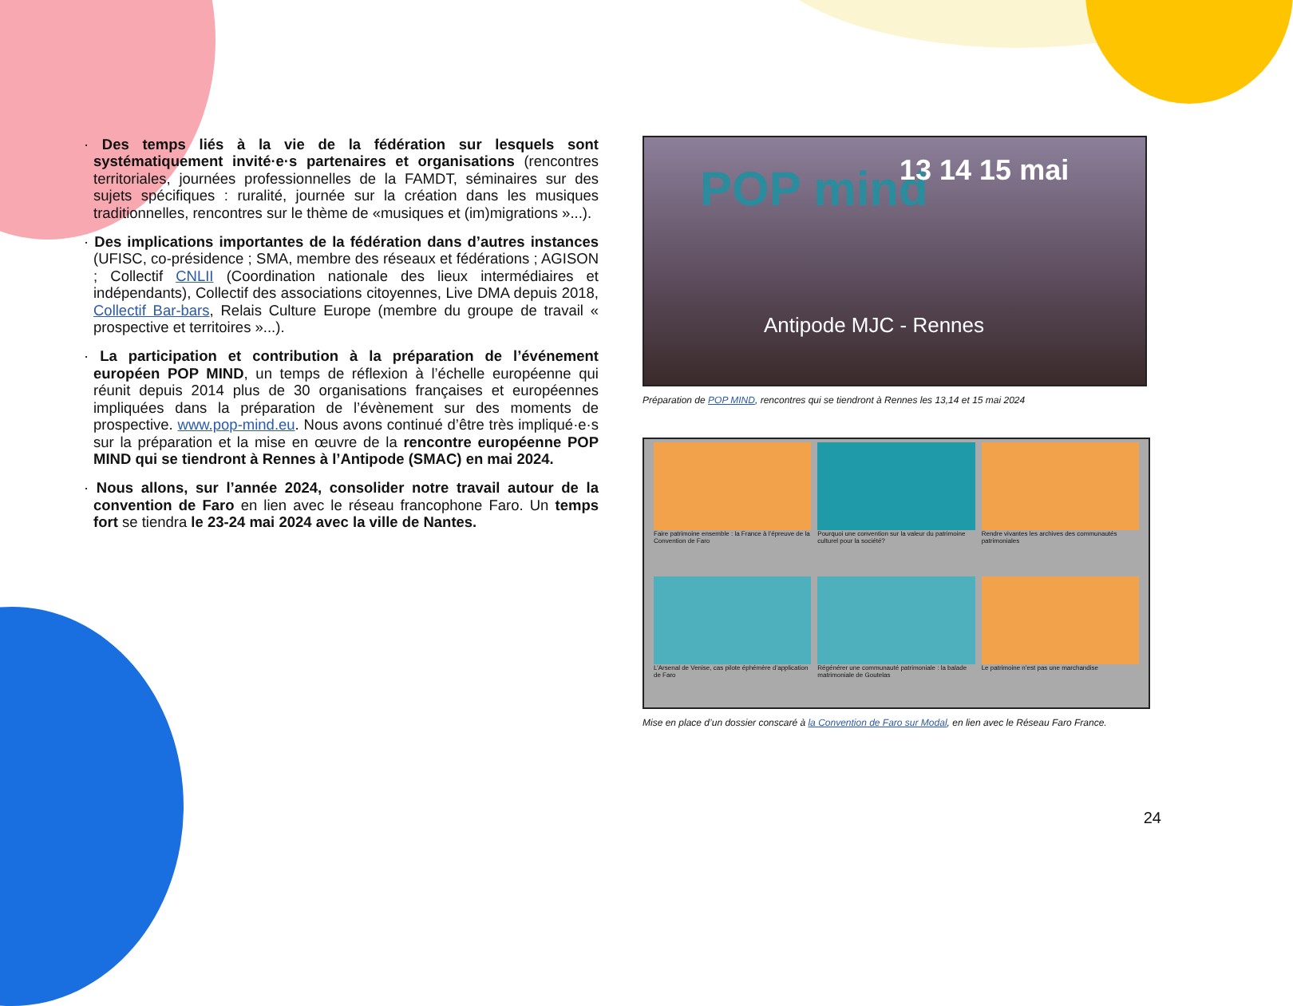· Des temps liés à la vie de la fédération sur lesquels sont systématiquement invité·e·s partenaires et organisations (rencontres territoriales, journées professionnelles de la FAMDT, séminaires sur des sujets spécifiques : ruralité, journée sur la création dans les musiques traditionnelles, rencontres sur le thème de «musiques et (im)migrations »...).
· Des implications importantes de la fédération dans d’autres instances (UFISC, co-présidence ; SMA, membre des réseaux et fédérations ; AGISON ; Collectif CNLII (Coordination nationale des lieux intermédiaires et indépendants), Collectif des associations citoyennes, Live DMA depuis 2018, Collectif Bar-bars, Relais Culture Europe (membre du groupe de travail « prospective et territoires »...).
· La participation et contribution à la préparation de l’événement européen POP MIND, un temps de réflexion à l’échelle européenne qui réunit depuis 2014 plus de 30 organisations françaises et européennes impliquées dans la préparation de l’évènement sur des moments de prospective. www.pop-mind.eu. Nous avons continué d’être très impliqué·e·s sur la préparation et la mise en œuvre de la rencontre européenne POP MIND qui se tiendront à Rennes à l’Antipode (SMAC) en mai 2024.
· Nous allons, sur l’année 2024, consolider notre travail autour de la convention de Faro en lien avec le réseau francophone Faro. Un temps fort se tiendra le 23-24 mai 2024 avec la ville de Nantes.
POP mind 13 14 15 mai
Antipode MJC - Rennes
Préparation de POP MIND, rencontres qui se tiendront à Rennes les 13,14 et 15 mai 2024
Faire patrimoine ensemble : la France à l’épreuve de la Convention de Faro
Pourquoi une convention sur la valeur du patrimoine culturel pour la société?
Rendre vivantes les archives des communautés patrimoniales
L’Arsenal de Venise, cas pilote éphémère d’application de Faro
Régénérer une communauté patrimoniale : la balade matrimoniale de Goutelas
Le patrimoine n’est pas une marchandise
Mise en place d’un dossier conscaré à la Convention de Faro sur Modal, en lien avec le Réseau Faro France.
24